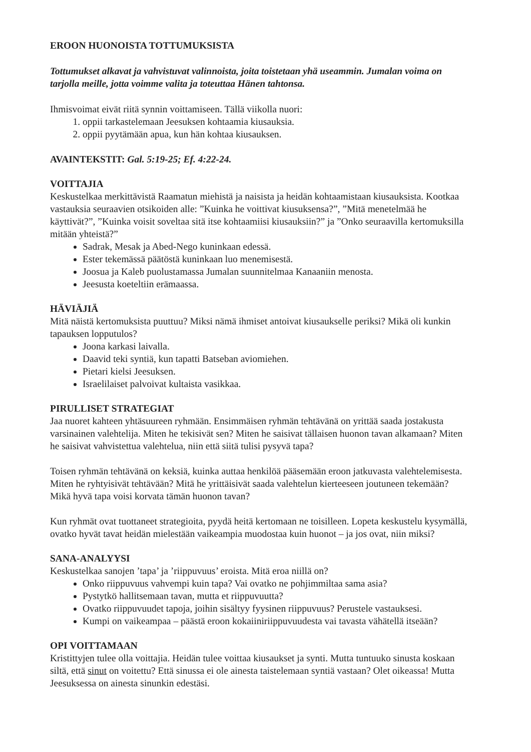EROON HUONOISTA TOTTUMUKSISTA
Tottumukset alkavat ja vahvistuvat valinnoista, joita toistetaan yhä useammin. Jumalan voima on tarjolla meille, jotta voimme valita ja toteuttaa Hänen tahtonsa.
Ihmisvoimat eivät riitä synnin voittamiseen. Tällä viikolla nuori:
1. oppii tarkastelemaan Jeesuksen kohtaamia kiusauksia.
2. oppii pyytämään apua, kun hän kohtaa kiusauksen.
AVAINTEKSTIT: Gal. 5:19-25; Ef. 4:22-24.
VOITTAJIA
Keskustelkaa merkittävistä Raamatun miehistä ja naisista ja heidän kohtaamistaan kiusauksista. Kootkaa vastauksia seuraavien otsikoiden alle: ”Kuinka he voittivat kiusuksensa?”, ”Mitä menetelmää he käyttivät?”, ”Kuinka voisit soveltaa sitä itse kohtaamiisi kiusauksiin?” ja ”Onko seuraavilla kertomuksilla mitään yhteistä?”
Sadrak, Mesak ja Abed-Nego kuninkaan edessä.
Ester tekemässä päätöstä kuninkaan luo menemisestä.
Joosua ja Kaleb puolustamassa Jumalan suunnitelmaa Kanaaniin menosta.
Jeesusta koeteltiin erämaassa.
HÄVIÄJIÄ
Mitä näistä kertomuksista puuttuu? Miksi nämä ihmiset antoivat kiusaukselle periksi? Mikä oli kunkin tapauksen lopputulos?
Joona karkasi laivalla.
Daavid teki syntiä, kun tapatti Batseban aviomiehen.
Pietari kielsi Jeesuksen.
Israelilaiset palvoivat kultaista vasikkaa.
PIRULLISET STRATEGIAT
Jaa nuoret kahteen yhtäsuureen ryhmään. Ensimmäisen ryhmän tehtävänä on yrittää saada jostakusta varsinainen valehtelija. Miten he tekisivät sen? Miten he saisivat tällaisen huonon tavan alkamaan? Miten he saisivat vahvistettua valehtelua, niin että siitä tulisi pysyvä tapa?
Toisen ryhmän tehtävänä on keksiä, kuinka auttaa henkilöä pääsemään eroon jatkuvasta valehtelemisesta. Miten he ryhtyisivät tehtävään? Mitä he yrittäisivät saada valehtelun kierteeseen joutuneen tekemään? Mikä hyvä tapa voisi korvata tämän huonon tavan?
Kun ryhmät ovat tuottaneet strategioita, pyydä heitä kertomaan ne toisilleen. Lopeta keskustelu kysymällä, ovatko hyvät tavat heidän mielestään vaikeampia muodostaa kuin huonot – ja jos ovat, niin miksi?
SANA-ANALYYSI
Keskustelkaa sanojen ’tapa’ ja ’riippuvuus’ eroista. Mitä eroa niillä on?
Onko riippuvuus vahvempi kuin tapa? Vai ovatko ne pohjimmiltaa sama asia?
Pystytkö hallitsemaan tavan, mutta et riippuvuutta?
Ovatko riippuvuudet tapoja, joihin sisältyy fyysinen riippuvuus? Perustele vastauksesi.
Kumpi on vaikeampaa – päästä eroon kokaiiniriippuvuudesta vai tavasta vähätellä itseään?
OPI VOITTAMAAN
Kristittyjen tulee olla voittajia. Heidän tulee voittaa kiusaukset ja synti. Mutta tuntuuko sinusta koskaan siltä, että sinut on voitettu? Että sinussa ei ole ainesta taistelemaan syntiä vastaan? Olet oikeassa! Mutta Jeesuksessa on ainesta sinunkin edestäsi.